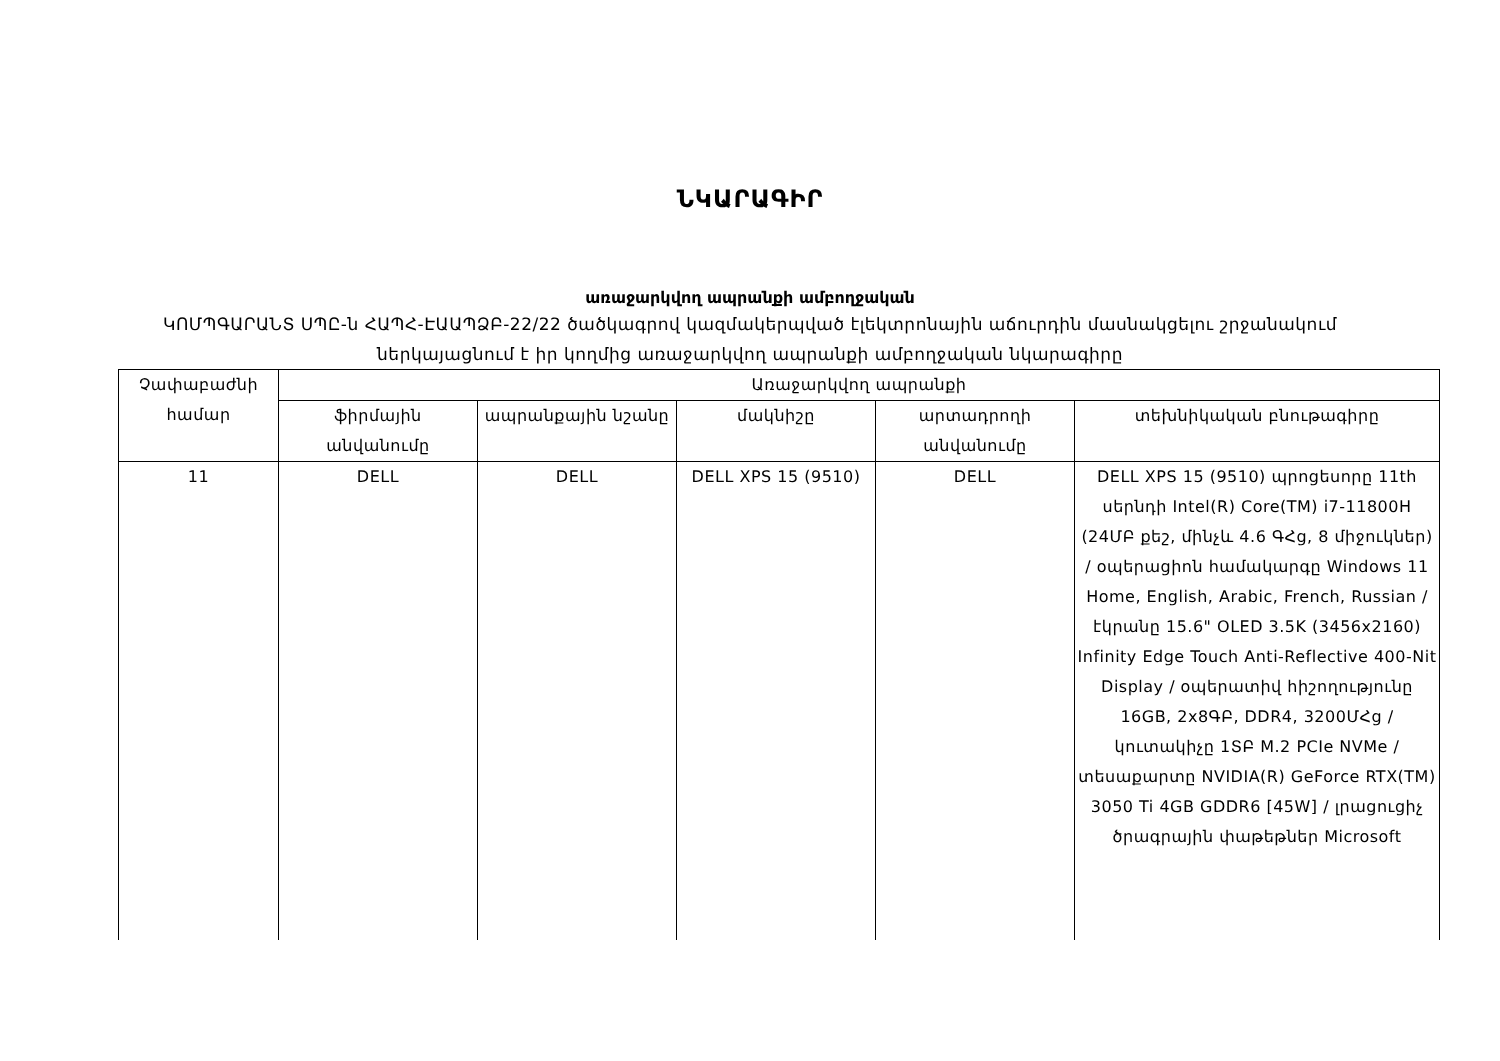ՆԿԱՐԱԳԻՐ
առաջարկվող ապրանքի ամբողջական
ԿՈՄՊԳԱՐԱՆՏ ՍՊԸ-ն ՀԱՊՀ-ԷԱԱՊՁԲ-22/22 ծածկագրով կազմակերպված էլեկտրոնային աճուրդին մասնակցելու շրջանակում ներկայացնում է իր կողմից առաջարկվող ապրանքի ամբողջական նկարագիրը
| Չափաբաժնի համար | Առաջարկվող ապրանքի | | | | |
| --- | --- | --- | --- | --- | --- |
| | ֆիրմային անվանումը | ապրանքային նշանը | մակնիշը | արտադրողի անվանումը | տեխնիկական բնութագիրը |
| 11 | DELL | DELL | DELL XPS 15 (9510) | DELL | DELL XPS 15 (9510) պրոցեսորը 11th սերնդի Intel(R) Core(TM) i7-11800H (24ՄԲ քեշ, մինչև 4.6 ԳՀց, 8 միջուկներ) / օպերացիոն համակարգը Windows 11 Home, English, Arabic, French, Russian / էկրանը 15.6" OLED 3.5K (3456x2160) Infinity Edge Touch Anti-Reflective 400-Nit Display / օպերատիվ հիշողությունը 16GB, 2x8ԳԲ, DDR4, 3200ՄՀց / կուտակիչը 1ՏԲ M.2 PCIe NVMe / տեսաքարտը NVIDIA(R) GeForce RTX(TM) 3050 Ti 4GB GDDR6 [45W] / լրացուցիչ ծրագրային փաթեթներ Microsoft |